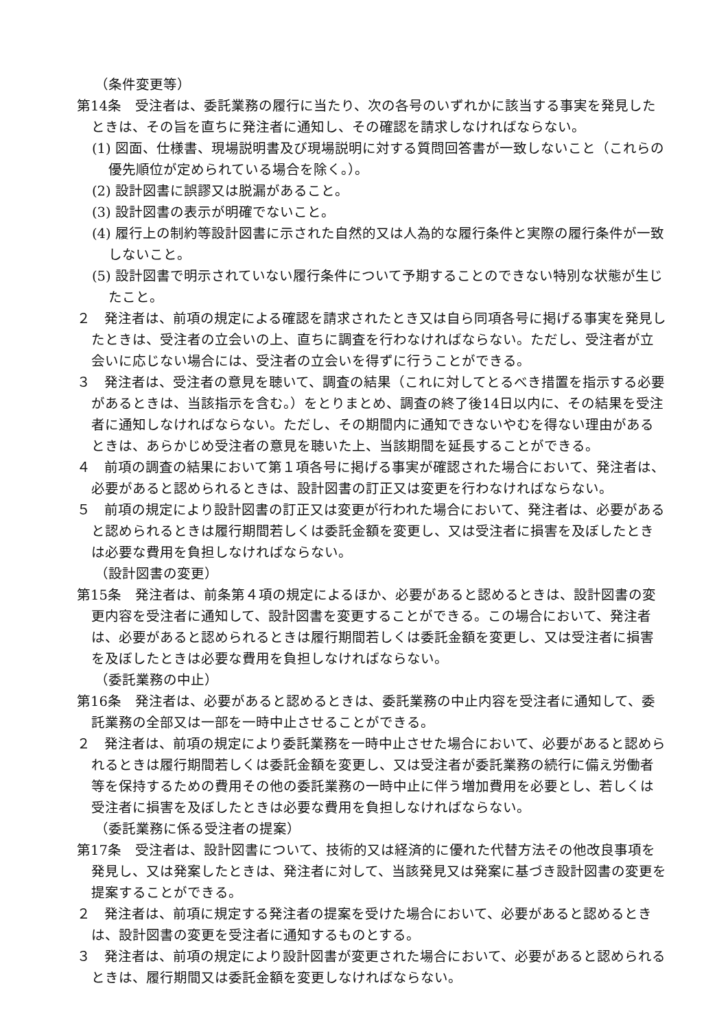（条件変更等）
第14条　受注者は、委託業務の履行に当たり、次の各号のいずれかに該当する事実を発見したときは、その旨を直ちに発注者に通知し、その確認を請求しなければならない。
(1) 図面、仕様書、現場説明書及び現場説明に対する質問回答書が一致しないこと（これらの優先順位が定められている場合を除く。）。
(2) 設計図書に誤謬又は脱漏があること。
(3) 設計図書の表示が明確でないこと。
(4) 履行上の制約等設計図書に示された自然的又は人為的な履行条件と実際の履行条件が一致しないこと。
(5) 設計図書で明示されていない履行条件について予期することのできない特別な状態が生じたこと。
２　発注者は、前項の規定による確認を請求されたとき又は自ら同項各号に掲げる事実を発見したときは、受注者の立会いの上、直ちに調査を行わなければならない。ただし、受注者が立会いに応じない場合には、受注者の立会いを得ずに行うことができる。
３　発注者は、受注者の意見を聴いて、調査の結果（これに対してとるべき措置を指示する必要があるときは、当該指示を含む。）をとりまとめ、調査の終了後14日以内に、その結果を受注者に通知しなければならない。ただし、その期間内に通知できないやむを得ない理由があるときは、あらかじめ受注者の意見を聴いた上、当該期間を延長することができる。
４　前項の調査の結果において第１項各号に掲げる事実が確認された場合において、発注者は、必要があると認められるときは、設計図書の訂正又は変更を行わなければならない。
５　前項の規定により設計図書の訂正又は変更が行われた場合において、発注者は、必要があると認められるときは履行期間若しくは委託金額を変更し、又は受注者に損害を及ぼしたときは必要な費用を負担しなければならない。
（設計図書の変更）
第15条　発注者は、前条第４項の規定によるほか、必要があると認めるときは、設計図書の変更内容を受注者に通知して、設計図書を変更することができる。この場合において、発注者は、必要があると認められるときは履行期間若しくは委託金額を変更し、又は受注者に損害を及ぼしたときは必要な費用を負担しなければならない。
（委託業務の中止）
第16条　発注者は、必要があると認めるときは、委託業務の中止内容を受注者に通知して、委託業務の全部又は一部を一時中止させることができる。
２　発注者は、前項の規定により委託業務を一時中止させた場合において、必要があると認められるときは履行期間若しくは委託金額を変更し、又は受注者が委託業務の続行に備え労働者等を保持するための費用その他の委託業務の一時中止に伴う増加費用を必要とし、若しくは受注者に損害を及ぼしたときは必要な費用を負担しなければならない。
（委託業務に係る受注者の提案）
第17条　受注者は、設計図書について、技術的又は経済的に優れた代替方法その他改良事項を発見し、又は発案したときは、発注者に対して、当該発見又は発案に基づき設計図書の変更を提案することができる。
２　発注者は、前項に規定する発注者の提案を受けた場合において、必要があると認めるときは、設計図書の変更を受注者に通知するものとする。
３　発注者は、前項の規定により設計図書が変更された場合において、必要があると認められるときは、履行期間又は委託金額を変更しなければならない。